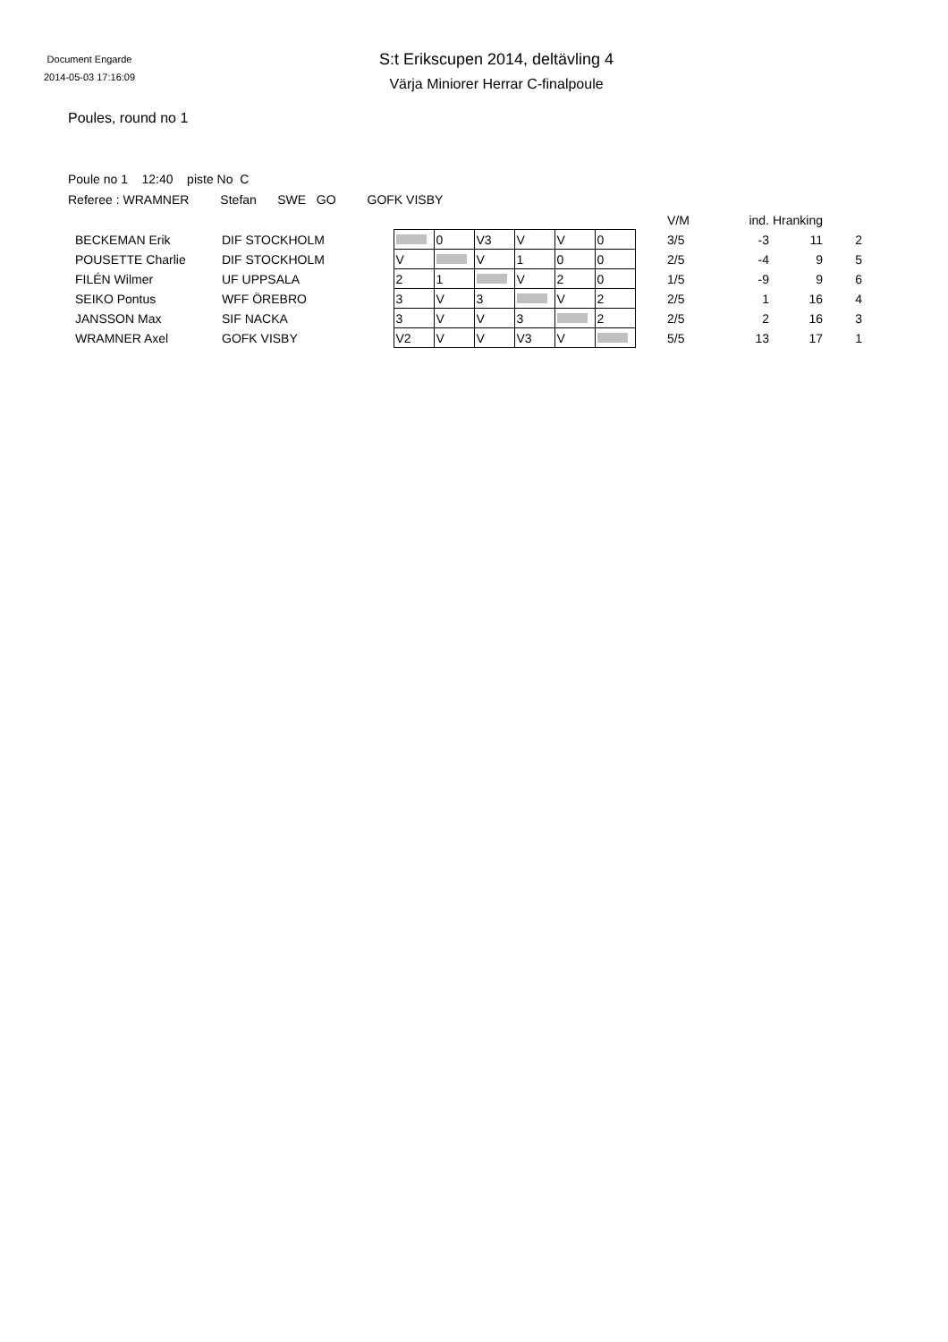Document Engarde
2014-05-03 17:16:09
S:t Erikscupen 2014, deltävling 4
Värja Miniorer Herrar C-finalpoule
Poules, round no 1
Poule no 1 12:40 piste No C
Referee : WRAMNER Stefan SWE GO GOFK VISBY
| | | | | | | | | | V/M | ind. | Hranking | |
| --- | --- | --- | --- | --- | --- | --- | --- | --- | --- | --- | --- | --- |
| BECKEMAN Erik | DIF STOCKHOLM | | 0 | V3 | V | V | 0 | | 3/5 | -3 | 11 | 2 |
| POUSETTE Charlie | DIF STOCKHOLM | V | | V | 1 | 0 | 0 | | 2/5 | -4 | 9 | 5 |
| FILÉN Wilmer | UF UPPSALA | 2 | 1 | | V | 2 | 0 | | 1/5 | -9 | 9 | 6 |
| SEIKO Pontus | WFF ÖREBRO | 3 | V | 3 | | V | 2 | | 2/5 | 1 | 16 | 4 |
| JANSSON Max | SIF NACKA | 3 | V | V | 3 | | 2 | | 2/5 | 2 | 16 | 3 |
| WRAMNER Axel | GOFK VISBY | V2 | V | V | V3 | V | | | 5/5 | 13 | 17 | 1 |